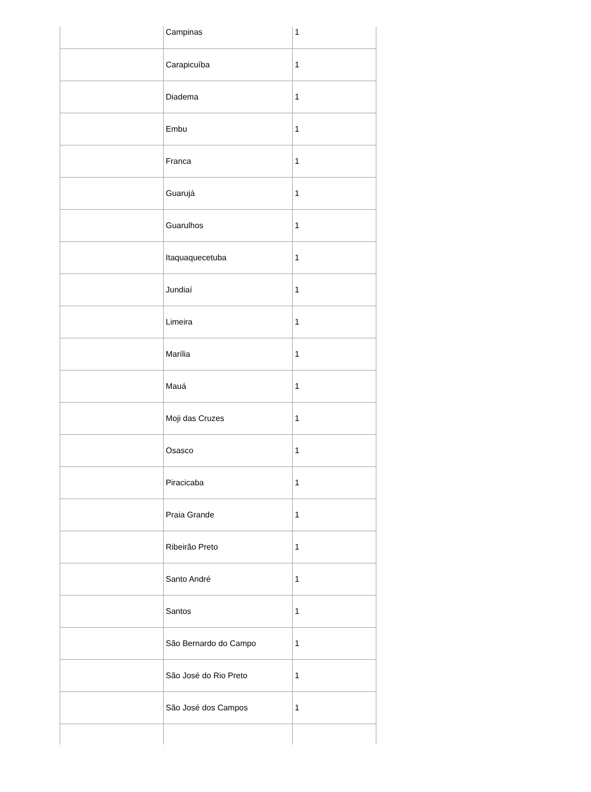| | Campinas | 1 |
| | Carapicuíba | 1 |
| | Diadema | 1 |
| | Embu | 1 |
| | Franca | 1 |
| | Guarujá | 1 |
| | Guarulhos | 1 |
| | Itaquaquecetuba | 1 |
| | Jundiaí | 1 |
| | Limeira | 1 |
| | Marília | 1 |
| | Mauá | 1 |
| | Moji das Cruzes | 1 |
| | Osasco | 1 |
| | Piracicaba | 1 |
| | Praia Grande | 1 |
| | Ribeirão Preto | 1 |
| | Santo André | 1 |
| | Santos | 1 |
| | São Bernardo do Campo | 1 |
| | São José do Rio Preto | 1 |
| | São José dos Campos | 1 |